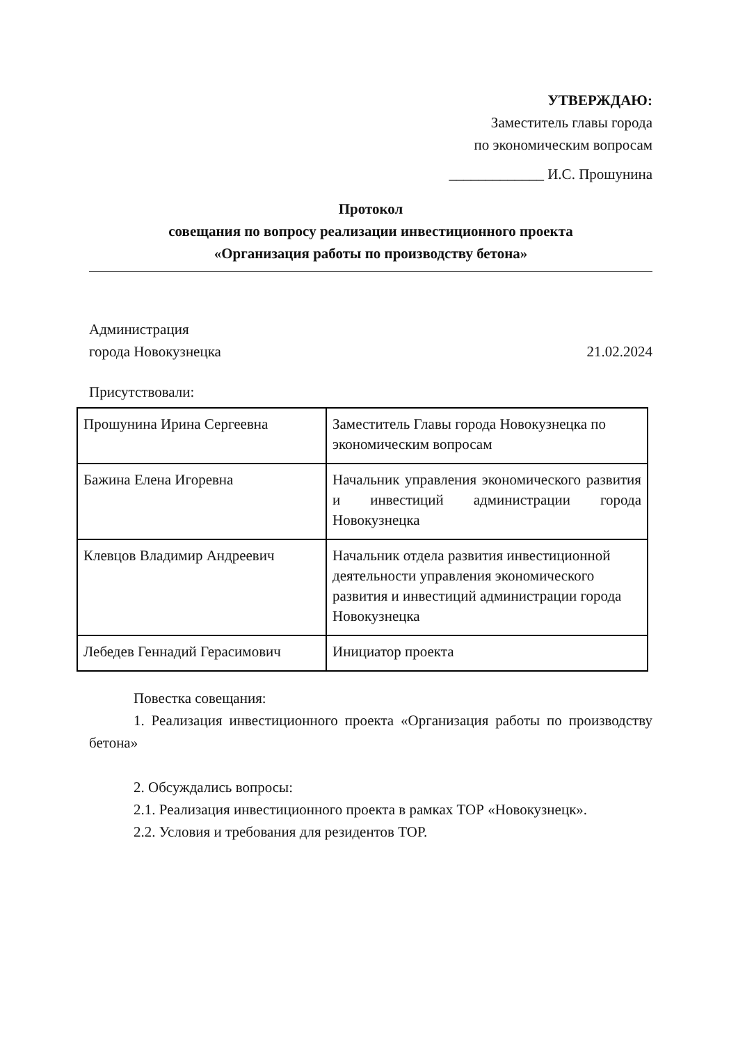УТВЕРЖДАЮ:
Заместитель главы города
по экономическим вопросам
_____________ И.С. Прошунина
Протокол
совещания по вопросу реализации инвестиционного проекта
«Организация работы по производству бетона»
Администрация
города Новокузнецка
21.02.2024
Присутствовали:
| Прошунина Ирина Сергеевна | Заместитель Главы города Новокузнецка по экономическим вопросам |
| Бажина Елена Игоревна | Начальник управления экономического развития и инвестиций администрации города Новокузнецка |
| Клевцов Владимир Андреевич | Начальник отдела развития инвестиционной деятельности управления экономического развития и инвестиций администрации города Новокузнецка |
| Лебедев Геннадий Герасимович | Инициатор проекта |
Повестка совещания:
1. Реализация инвестиционного проекта «Организация работы по производству бетона»
2. Обсуждались вопросы:
2.1. Реализация инвестиционного проекта в рамках ТОР «Новокузнецк».
2.2. Условия и требования для резидентов ТОР.